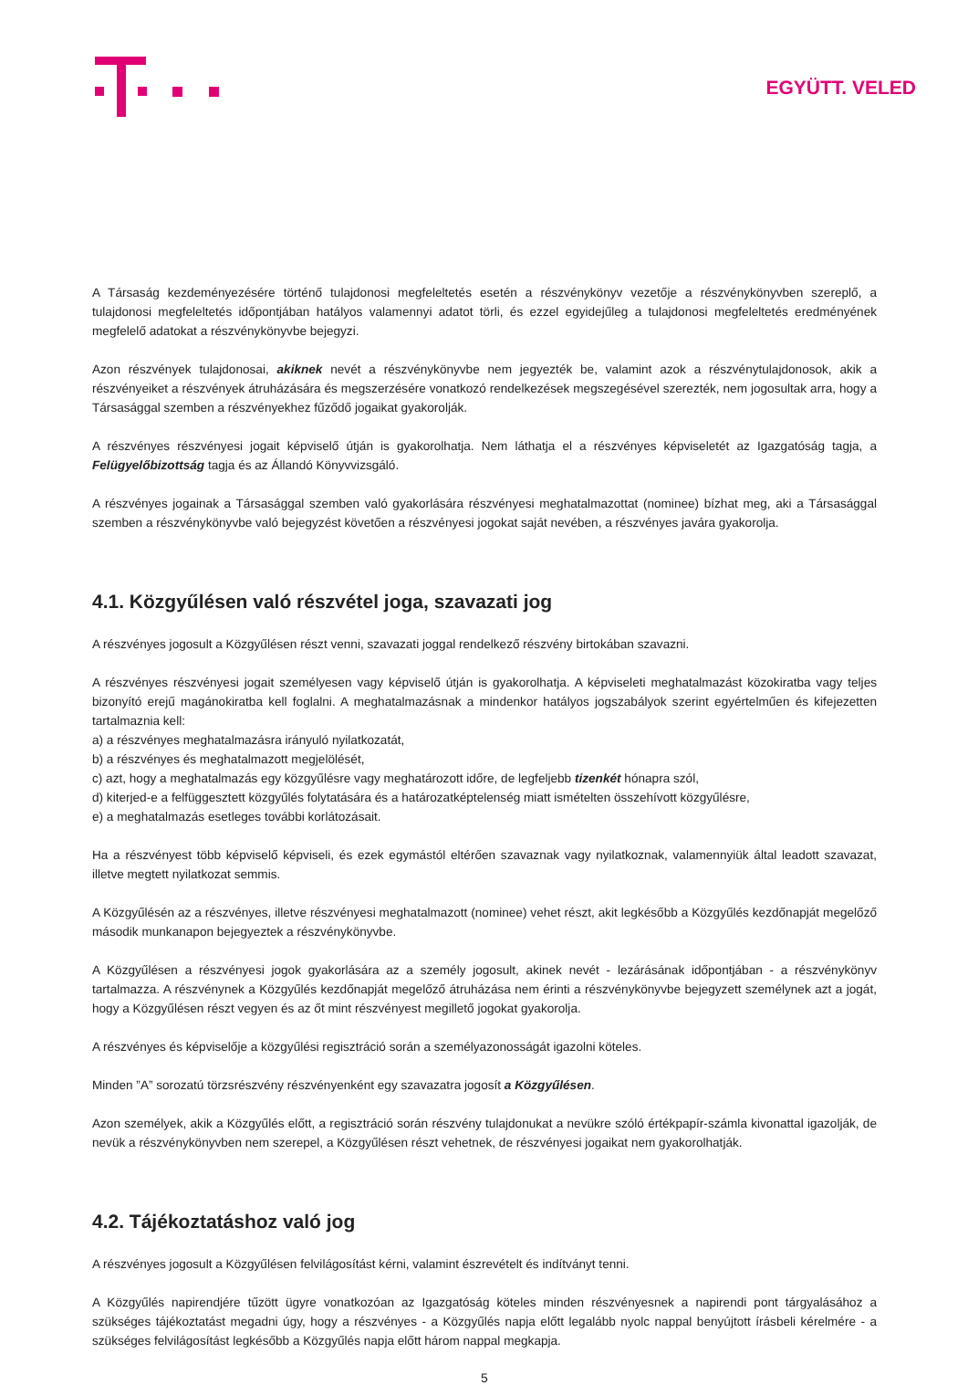EGYÜTT. VELED
A Társaság kezdeményezésére történő tulajdonosi megfeleltetés esetén a részvénykönyv vezetője a részvénykönyvben szereplő, a tulajdonosi megfeleltetés időpontjában hatályos valamennyi adatot törli, és ezzel egyidejűleg a tulajdonosi megfeleltetés eredményének megfelelő adatokat a részvénykönyvbe bejegyzi.
Azon részvények tulajdonosai, akiknek nevét a részvénykönyvbe nem jegyezték be, valamint azok a részvénytulajdonosok, akik a részvényeiket a részvények átruházására és megszerzésére vonatkozó rendelkezések megszegésével szerezték, nem jogosultak arra, hogy a Társasággal szemben a részvényekhez fűződő jogaikat gyakorolják.
A részvényes részvényesi jogait képviselő útján is gyakorolhatja. Nem láthatja el a részvényes képviseletét az Igazgatóság tagja, a Felügyelőbizottság tagja és az Állandó Könyvvizsgáló.
A részvényes jogainak a Társasággal szemben való gyakorlására részvényesi meghatalmazottat (nominee) bízhat meg, aki a Társasággal szemben a részvénykönyvbe való bejegyzést követően a részvényesi jogokat saját nevében, a részvényes javára gyakorolja.
4.1. Közgyűlésen való részvétel joga, szavazati jog
A részvényes jogosult a Közgyűlésen részt venni, szavazati joggal rendelkező részvény birtokában szavazni.
A részvényes részvényesi jogait személyesen vagy képviselő útján is gyakorolhatja. A képviseleti meghatalmazást közokiratba vagy teljes bizonyító erejű magánokiratba kell foglalni. A meghatalmazásnak a mindenkor hatályos jogszabályok szerint egyértelműen és kifejezetten tartalmaznia kell:
a) a részvényes meghatalmazásra irányuló nyilatkozatát,
b) a részvényes és meghatalmazott megjelölését,
c) azt, hogy a meghatalmazás egy közgyűlésre vagy meghatározott időre, de legfeljebb tizenkét hónapra szól,
d) kiterjed-e a felfüggesztett közgyűlés folytatására és a határozatképtelenség miatt ismételten összehívott közgyűlésre,
e) a meghatalmazás esetleges további korlátozásait.
Ha a részvényest több képviselő képviseli, és ezek egymástól eltérően szavaznak vagy nyilatkoznak, valamennyiük által leadott szavazat, illetve megtett nyilatkozat semmis.
A Közgyűlésén az a részvényes, illetve részvényesi meghatalmazott (nominee) vehet részt, akit legkésőbb a Közgyűlés kezdőnapját megelőző második munkanapon bejegyeztek a részvénykönyvbe.
A Közgyűlésen a részvényesi jogok gyakorlására az a személy jogosult, akinek nevét - lezárásának időpontjában - a részvénykönyv tartalmazza. A részvénynek a Közgyűlés kezdőnapját megelőző átruházása nem érinti a részvénykönyvbe bejegyzett személynek azt a jogát, hogy a Közgyűlésen részt vegyen és az őt mint részvényest megillető jogokat gyakorolja.
A részvényes és képviselője a közgyűlési regisztráció során a személyazonosságát igazolni köteles.
Minden ”A” sorozatú törzsrészvény részvényenként egy szavazatra jogosít a Közgyűlésen.
Azon személyek, akik a Közgyűlés előtt, a regisztráció során részvény tulajdonukat a nevükre szóló értékpapír-számla kivonattal igazolják, de nevük a részvénykönyvben nem szerepel, a Közgyűlésen részt vehetnek, de részvényesi jogaikat nem gyakorolhatják.
4.2. Tájékoztatáshoz való jog
A részvényes jogosult a Közgyűlésen felvilágosítást kérni, valamint észrevételt és indítványt tenni.
A Közgyűlés napirendjére tűzött ügyre vonatkozóan az Igazgatóság köteles minden részvényesnek a napirendi pont tárgyalásához a szükséges tájékoztatást megadni úgy, hogy a részvényes - a Közgyűlés napja előtt legalább nyolc nappal benyújtott írásbeli kérelmére - a szükséges felvilágosítást legkésőbb a Közgyűlés napja előtt három nappal megkapja.
5